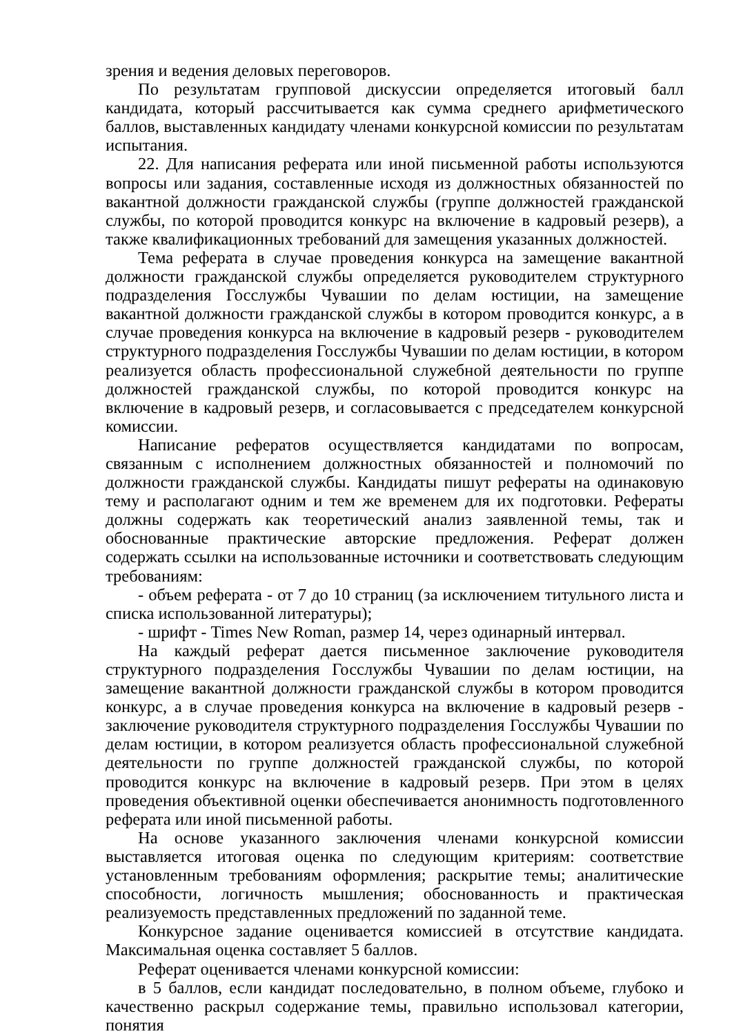зрения и ведения деловых переговоров.
По результатам групповой дискуссии определяется итоговый балл кандидата, который рассчитывается как сумма среднего арифметического баллов, выставленных кандидату членами конкурсной комиссии по результатам испытания.
22. Для написания реферата или иной письменной работы используются вопросы или задания, составленные исходя из должностных обязанностей по вакантной должности гражданской службы (группе должностей гражданской службы, по которой проводится конкурс на включение в кадровый резерв), а также квалификационных требований для замещения указанных должностей.
Тема реферата в случае проведения конкурса на замещение вакантной должности гражданской службы определяется руководителем структурного подразделения Госслужбы Чувашии по делам юстиции, на замещение вакантной должности гражданской службы в котором проводится конкурс, а в случае проведения конкурса на включение в кадровый резерв - руководителем структурного подразделения Госслужбы Чувашии по делам юстиции, в котором реализуется область профессиональной служебной деятельности по группе должностей гражданской службы, по которой проводится конкурс на включение в кадровый резерв, и согласовывается с председателем конкурсной комиссии.
Написание рефератов осуществляется кандидатами по вопросам, связанным с исполнением должностных обязанностей и полномочий по должности гражданской службы. Кандидаты пишут рефераты на одинаковую тему и располагают одним и тем же временем для их подготовки. Рефераты должны содержать как теоретический анализ заявленной темы, так и обоснованные практические авторские предложения. Реферат должен содержать ссылки на использованные источники и соответствовать следующим требованиям:
- объем реферата - от 7 до 10 страниц (за исключением титульного листа и списка использованной литературы);
- шрифт - Times New Roman, размер 14, через одинарный интервал.
На каждый реферат дается письменное заключение руководителя структурного подразделения Госслужбы Чувашии по делам юстиции, на замещение вакантной должности гражданской службы в котором проводится конкурс, а в случае проведения конкурса на включение в кадровый резерв - заключение руководителя структурного подразделения Госслужбы Чувашии по делам юстиции, в котором реализуется область профессиональной служебной деятельности по группе должностей гражданской службы, по которой проводится конкурс на включение в кадровый резерв. При этом в целях проведения объективной оценки обеспечивается анонимность подготовленного реферата или иной письменной работы.
На основе указанного заключения членами конкурсной комиссии выставляется итоговая оценка по следующим критериям: соответствие установленным требованиям оформления; раскрытие темы; аналитические способности, логичность мышления; обоснованность и практическая реализуемость представленных предложений по заданной теме.
Конкурсное задание оценивается комиссией в отсутствие кандидата. Максимальная оценка составляет 5 баллов.
Реферат оценивается членами конкурсной комиссии:
в 5 баллов, если кандидат последовательно, в полном объеме, глубоко и качественно раскрыл содержание темы, правильно использовал категории, понятия